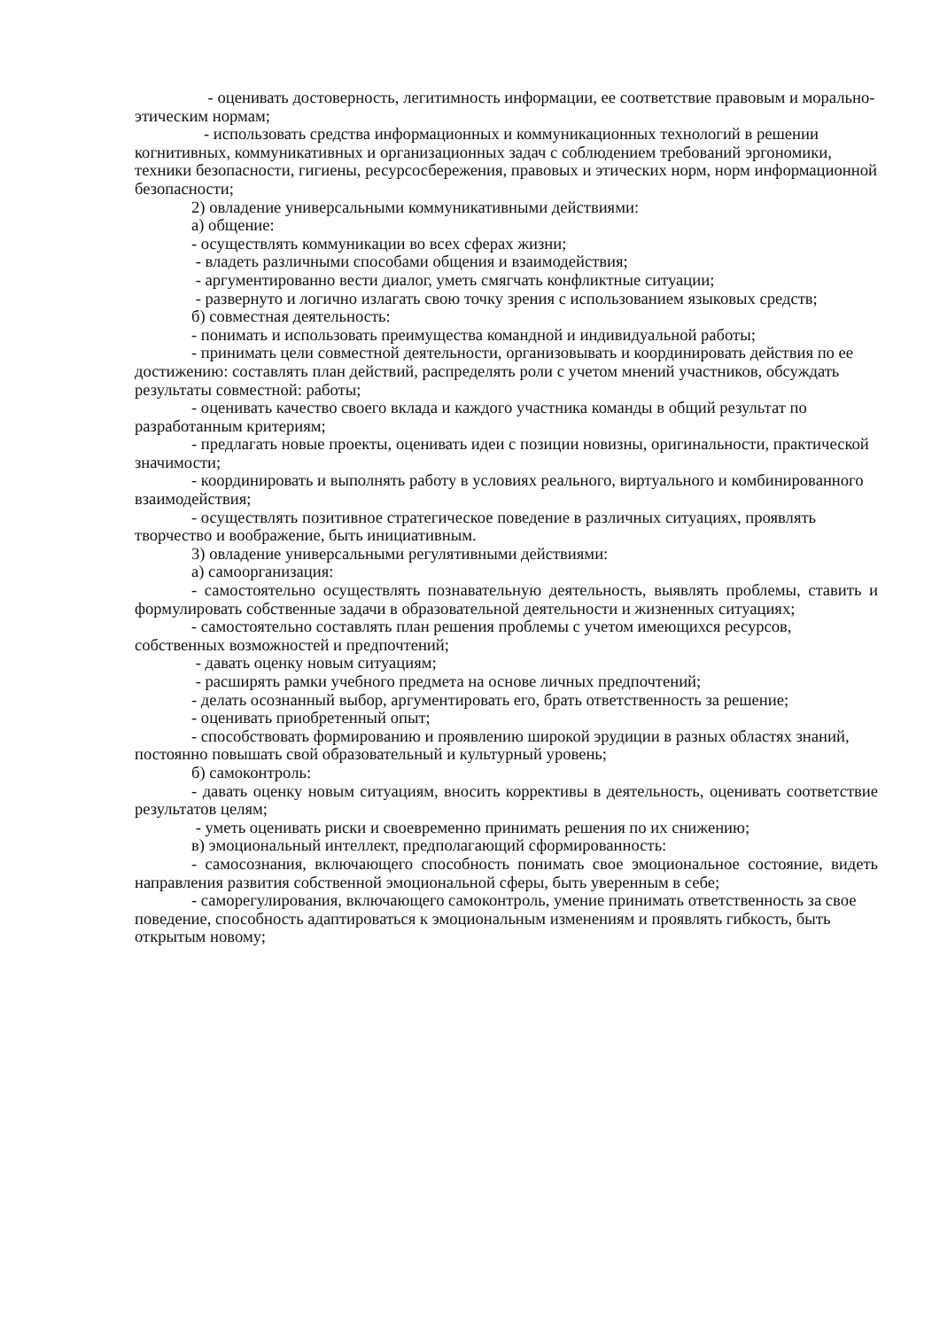- оценивать достоверность, легитимность информации, ее соответствие правовым и морально-этическим нормам;
- использовать средства информационных и коммуникационных технологий в решении когнитивных, коммуникативных и организационных задач с соблюдением требований эргономики, техники безопасности, гигиены, ресурсосбережения, правовых и этических норм, норм информационной безопасности;
2) овладение универсальными коммуникативными действиями:
а) общение:
- осуществлять коммуникации во всех сферах жизни;
- владеть различными способами общения и взаимодействия;
- аргументированно вести диалог, уметь смягчать конфликтные ситуации;
- развернуто и логично излагать свою точку зрения с использованием языковых средств;
б) совместная деятельность:
- понимать и использовать преимущества командной и индивидуальной работы;
- принимать цели совместной деятельности, организовывать и координировать действия по ее достижению: составлять план действий, распределять роли с учетом мнений участников, обсуждать результаты совместной: работы;
- оценивать качество своего вклада и каждого участника команды в общий результат по разработанным критериям;
- предлагать новые проекты, оценивать идеи с позиции новизны, оригинальности, практической значимости;
- координировать и выполнять работу в условиях реального, виртуального и комбинированного взаимодействия;
- осуществлять позитивное стратегическое поведение в различных ситуациях, проявлять творчество и воображение, быть инициативным.
3) овладение универсальными регулятивными действиями:
а) самоорганизация:
- самостоятельно осуществлять познавательную деятельность, выявлять проблемы, ставить и формулировать собственные задачи в образовательной деятельности и жизненных ситуациях;
- самостоятельно составлять план решения проблемы с учетом имеющихся ресурсов, собственных возможностей и предпочтений;
- давать оценку новым ситуациям;
- расширять рамки учебного предмета на основе личных предпочтений;
- делать осознанный выбор, аргументировать его, брать ответственность за решение;
- оценивать приобретенный опыт;
- способствовать формированию и проявлению широкой эрудиции в разных областях знаний, постоянно повышать свой образовательный и культурный уровень;
б) самоконтроль:
- давать оценку новым ситуациям, вносить коррективы в деятельность, оценивать соответствие результатов целям;
- уметь оценивать риски и своевременно принимать решения по их снижению;
в) эмоциональный интеллект, предполагающий сформированность:
- самосознания, включающего способность понимать свое эмоциональное состояние, видеть направления развития собственной эмоциональной сферы, быть уверенным в себе;
- саморегулирования, включающего самоконтроль, умение принимать ответственность за свое поведение, способность адаптироваться к эмоциональным изменениям и проявлять гибкость, быть открытым новому;